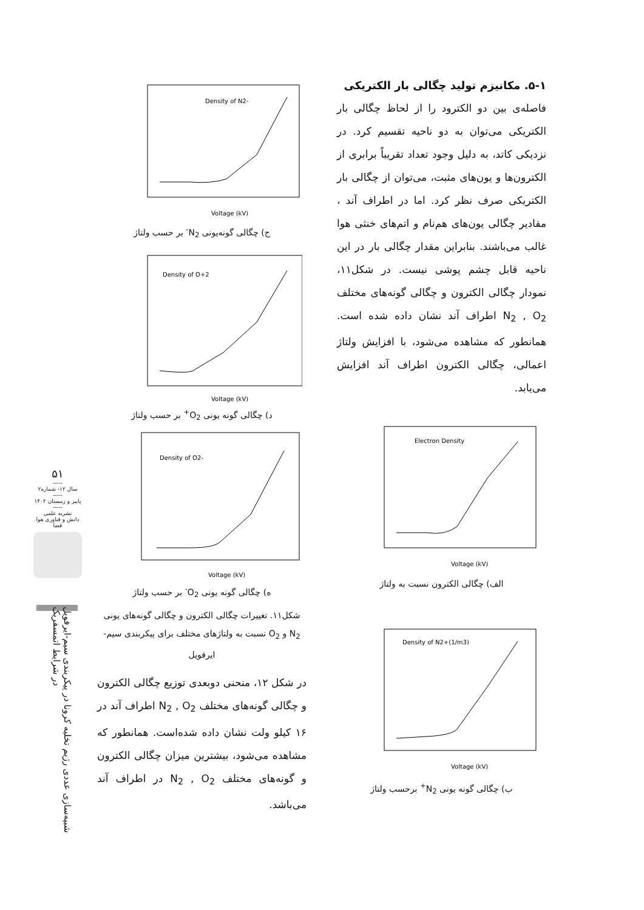۵۱
-----
سال ۱۲- شماره۲
-----
پاییز و زمستان ۱۴۰۲
-----
نشریه علمی
دانش و فناوری هوا فضا
شبیه‌سازی عددی رژیم تخلیه کرونا در پیکربندی سیم-ایرفویل در شرایط اتمسفریک
۵-۱. مکانیزم تولید چگالی بار الکتریکی
فاصله‌ی بین دو الکترود را از لحاظ چگالی بار الکتریکی می‌توان به دو ناحیه تقسیم کرد. در نزدیکی کاتد، به دلیل وجود تعداد تقریباً برابری از الکترون‌ها و یون‌های مثبت، می‌توان از چگالی بار الکتریکی صرف نظر کرد. اما در اطراف آند ، مقادیر چگالی یون‌های هم‌نام و اتم‌های خنثی هوا غالب می‌باشند. بنابراین مقدار چگالی بار در این ناحیه قابل چشم پوشی نیست. در شکل۱۱، نمودار چگالی الکترون و چگالی گونه‌های مختلف N<sub>2</sub> , O<sub>2</sub> اطراف آند نشان داده شده است. همانطور که مشاهده می‌شود، با افزایش ولتاژ اعمالی، چگالی الکترون اطراف آند افزایش می‌یابد.
Electron Density
Voltage (kV)
الف) چگالی الکترون نسبت به ولتاژ
Density of N2+(1/m3)
Voltage (kV)
ب) چگالی گونه یونی N<sub>2</sub><sup>+</sup> برحسب ولتاژ
Density of N2-
Voltage (kV)
ج) چگالی گونه‌یونی N<sub>2</sub><sup>-</sup> بر حسب ولتاژ
Density of O+2
Voltage (kV)
د) چگالی گونه یونی O<sub>2</sub><sup>+</sup> بر حسب ولتاژ
Density of O2-
Voltage (kV)
ه) چگالی گونه یونی O<sub>2</sub><sup>-</sup> بر حسب ولتاژ
شکل۱۱. تغییرات چگالی الکترون و چگالی گونه‌های یونی N<sub>2</sub> و O<sub>2</sub> نسبت به ولتاژهای مختلف برای پیکربندی سیم- ایرفویل
در شکل ۱۲، منحنی دوبعدی توزیع چگالی الکترون و چگالی گونه‌های مختلف N<sub>2</sub> , O<sub>2</sub> اطراف آند در ۱۶ کیلو ولت نشان داده شده‌است. همانطور که مشاهده می‌شود، بیشترین میزان چگالی الکترون و گونه‌های مختلف N<sub>2</sub> , O<sub>2</sub> در اطراف آند می‌باشد.